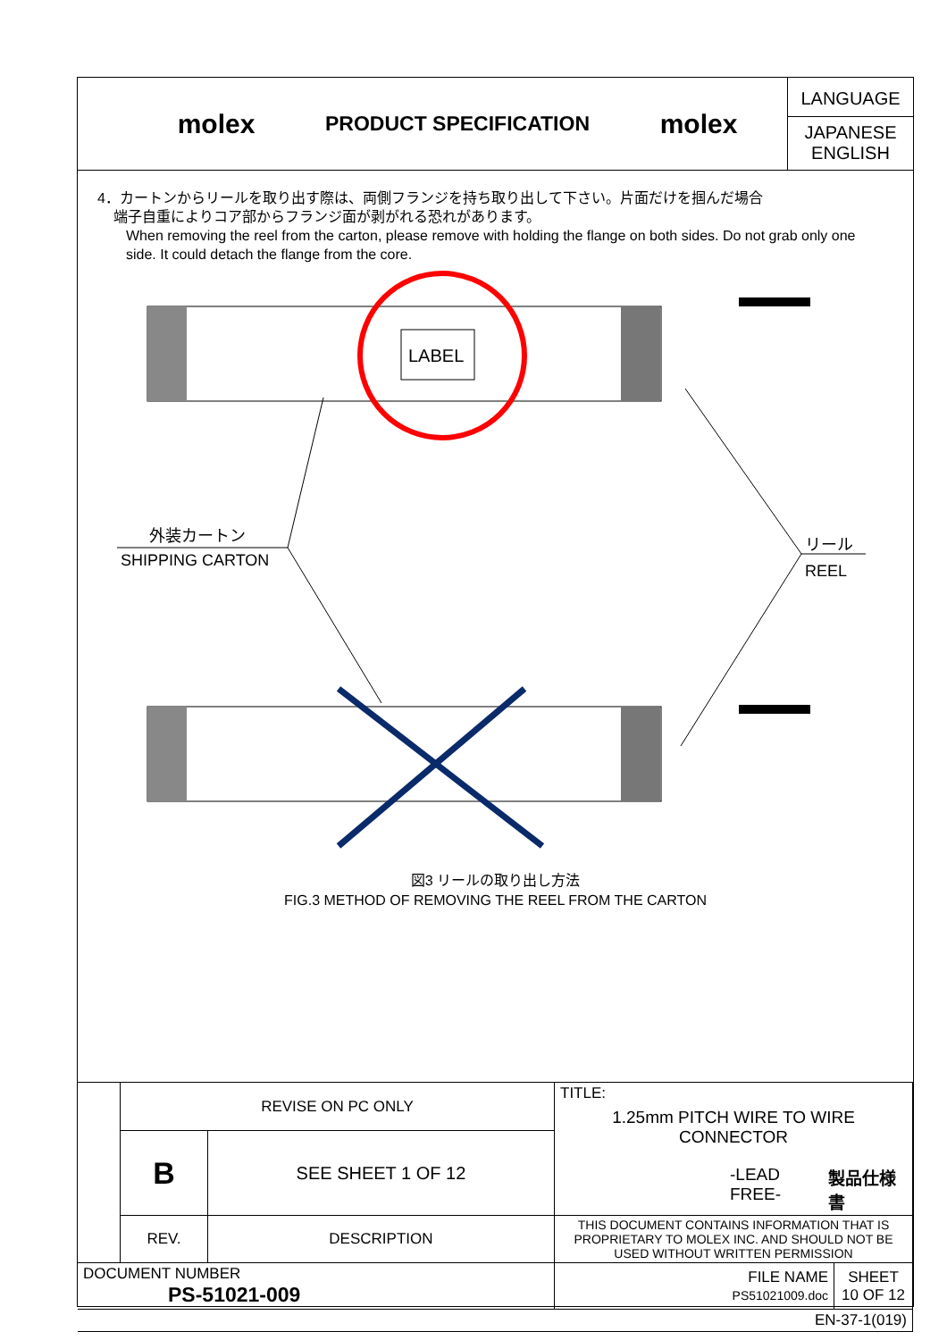molex
PRODUCT SPECIFICATION
molex
LANGUAGE
JAPANESE
ENGLISH
4．カートンからリールを取り出す際は、両側フランジを持ち取り出して下さい。片面だけを掴んだ場合
端子自重によりコア部からフランジ面が剥がれる恐れがあります。
When removing the reel from the carton, please remove with holding the flange on both sides. Do not grab only one side. It could detach the flange from the core.
LABEL
外装カートン
SHIPPING CARTON
リール
REEL
図3 リールの取り出し方法
FIG.3 METHOD OF REMOVING THE REEL FROM THE CARTON
| | REVISE ON PC ONLY | | TITLE: 1.25mm PITCH WIRE TO WIRE CONNECTOR -LEAD FREE- 製品仕様書 | |
| | B | SEE SHEET 1 OF 12 | | |
| | REV. | DESCRIPTION | THIS DOCUMENT CONTAINS INFORMATION THAT IS PROPRIETARY TO MOLEX INC. AND SHOULD NOT BE USED WITHOUT WRITTEN PERMISSION | |
| DOCUMENT NUMBER PS-51021-009 | | | FILE NAME PS51021009.doc | SHEET 10 OF 12 |
| EN-37-1(019) | | | | |